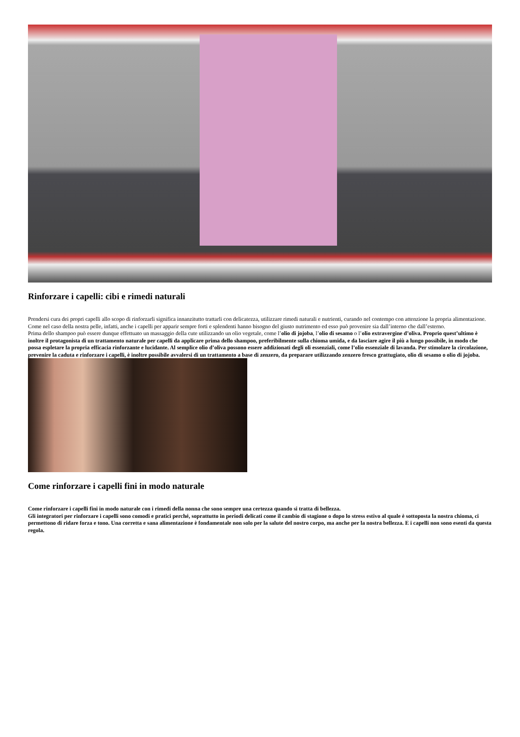Rinforzare i capelli: cibi e rimedi naturali
Prendersi cura dei propri capelli allo scopo di rinforzarli significa innanzitutto trattarli con delicatezza, utilizzare rimedi naturali e nutrienti, curando nel contempo con attenzione la propria alimentazione.
Come nel caso della nostra pelle, infatti, anche i capelli per apparir sempre forti e splendenti hanno bisogno del giusto nutrimento ed esso può provenire sia dall’interno che dall’esterno.
Prima dello shampoo può essere dunque effettuato un massaggio della cute utilizzando un olio vegetale, come l’olio di jojoba, l’olio di sesamo o l’olio extravergine d’oliva. Proprio quest’ultimo è inoltre il protagonista di un trattamento naturale per capelli da applicare prima dello shampoo, preferibilmente sulla chioma umida, e da lasciare agire il più a lungo possibile, in modo che possa espletare la propria efficacia rinforzante e lucidante. Al semplice olio d’oliva possono essere addizionati degli oli essenziali, come l’olio essenziale di lavanda. Per stimolare la circolazione, prevenire la caduta e rinforzare i capelli, è inoltre possibile avvalersi di un trattamento a base di zenzero, da preparare utilizzando zenzero fresco grattugiato, olio di sesamo o olio di jojoba.
Come rinforzare i capelli fini in modo naturale
Come rinforzare i capelli fini in modo naturale con i rimedi della nonna che sono sempre una certezza quando si tratta di bellezza.
Gli integratori per rinforzare i capelli sono comodi e pratici perché, soprattutto in periodi delicati come il cambio di stagione o dopo lo stress estivo al quale è sottoposta la nostra chioma, ci permettono di ridare forza e tono. Una corretta e sana alimentazione è fondamentale non solo per la salute del nostro corpo, ma anche per la nostra bellezza. E i capelli non sono esenti da questa regola.